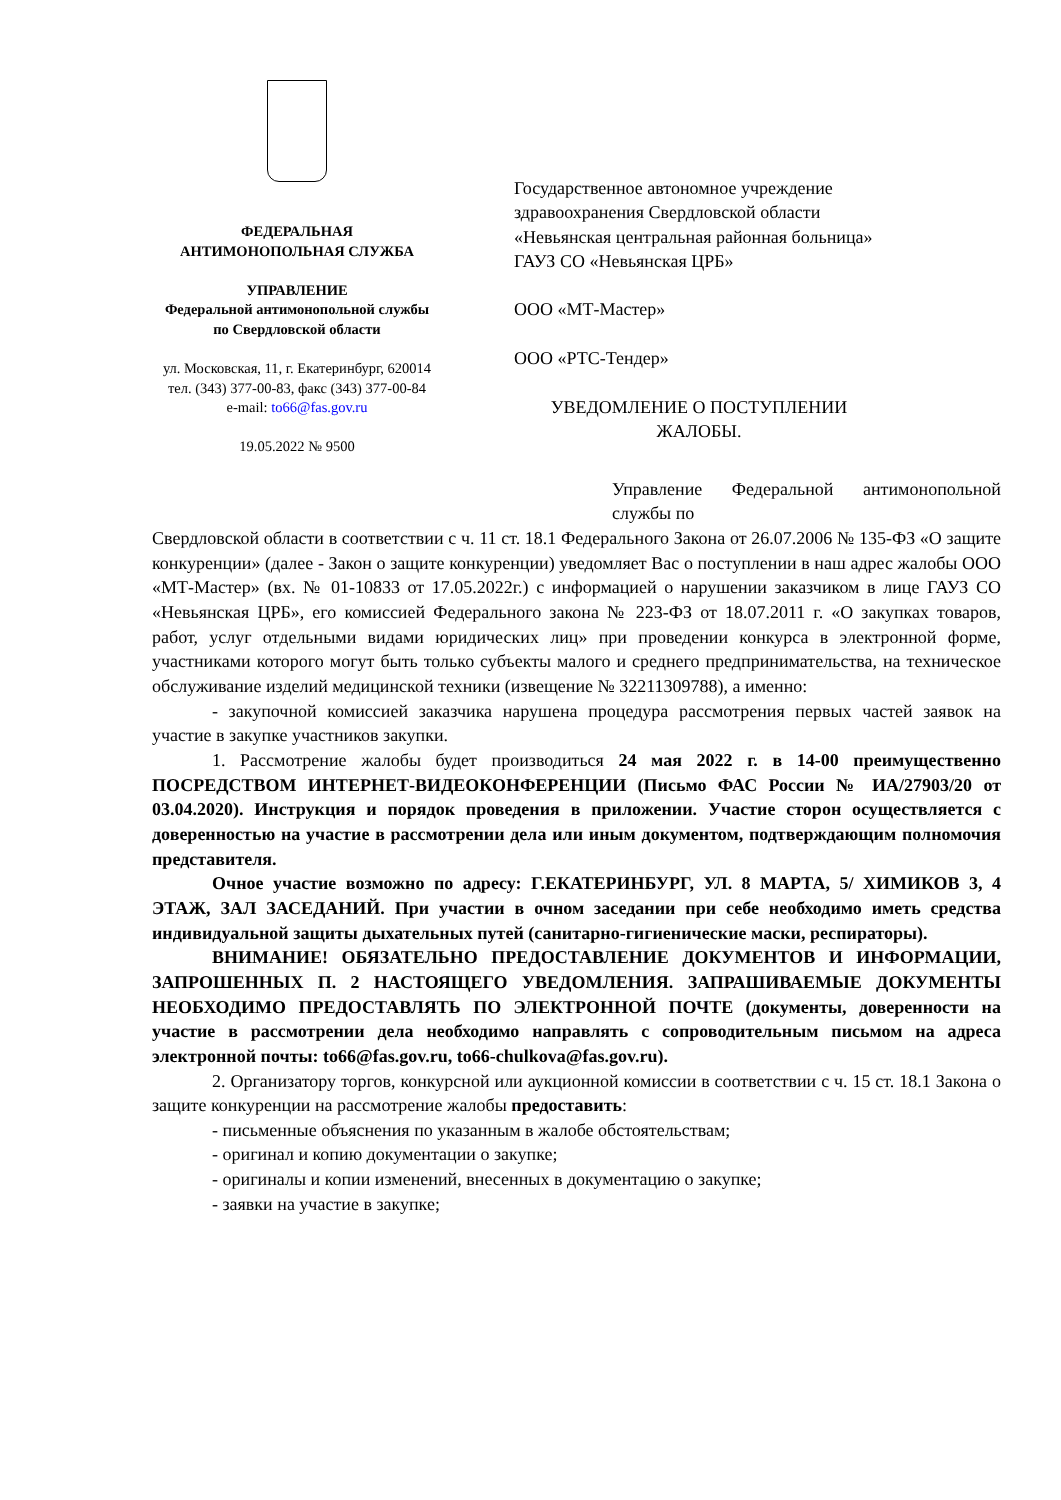ФЕДЕРАЛЬНАЯ
АНТИМОНОПОЛЬНАЯ СЛУЖБА
УПРАВЛЕНИЕ
Федеральной антимонопольной службы
по Свердловской области
ул. Московская, 11, г. Екатеринбург, 620014
тел. (343) 377-00-83, факс (343) 377-00-84
e-mail: to66@fas.gov.ru
19.05.2022 № 9500
Государственное автономное учреждение здравоохранения Свердловской области «Невьянская центральная районная больница» ГАУЗ СО «Невьянская ЦРБ»
ООО «МТ-Мастер»
ООО «РТС-Тендер»
УВЕДОМЛЕНИЕ О ПОСТУПЛЕНИИ ЖАЛОБЫ.
Управление Федеральной антимонопольной службы по
Свердловской области в соответствии с ч. 11 ст. 18.1 Федерального Закона от 26.07.2006 № 135-ФЗ «О защите конкуренции» (далее - Закон о защите конкуренции) уведомляет Вас о поступлении в наш адрес жалобы ООО «МТ-Мастер» (вх. № 01-10833 от 17.05.2022г.) с информацией о нарушении заказчиком в лице ГАУЗ СО «Невьянская ЦРБ», его комиссией Федерального закона № 223-ФЗ от 18.07.2011 г. «О закупках товаров, работ, услуг отдельными видами юридических лиц» при проведении конкурса в электронной форме, участниками которого могут быть только субъекты малого и среднего предпринимательства, на техническое обслуживание изделий медицинской техники (извещение № 32211309788), а именно:
- закупочной комиссией заказчика нарушена процедура рассмотрения первых частей заявок на участие в закупке участников закупки.
1. Рассмотрение жалобы будет производиться 24 мая 2022 г. в 14-00 преимущественно ПОСРЕДСТВОМ ИНТЕРНЕТ-ВИДЕОКОНФЕРЕНЦИИ (Письмо ФАС России № ИА/27903/20 от 03.04.2020). Инструкция и порядок проведения в приложении. Участие сторон осуществляется с доверенностью на участие в рассмотрении дела или иным документом, подтверждающим полномочия представителя.
Очное участие возможно по адресу: Г.ЕКАТЕРИНБУРГ, УЛ. 8 МАРТА, 5/ ХИМИКОВ 3, 4 ЭТАЖ, ЗАЛ ЗАСЕДАНИЙ. При участии в очном заседании при себе необходимо иметь средства индивидуальной защиты дыхательных путей (санитарно-гигиенические маски, респираторы).
ВНИМАНИЕ! ОБЯЗАТЕЛЬНО ПРЕДОСТАВЛЕНИЕ ДОКУМЕНТОВ И ИНФОРМАЦИИ, ЗАПРОШЕННЫХ П. 2 НАСТОЯЩЕГО УВЕДОМЛЕНИЯ. ЗАПРАШИВАЕМЫЕ ДОКУМЕНТЫ НЕОБХОДИМО ПРЕДОСТАВЛЯТЬ ПО ЭЛЕКТРОННОЙ ПОЧТЕ (документы, доверенности на участие в рассмотрении дела необходимо направлять с сопроводительным письмом на адреса электронной почты: to66@fas.gov.ru, to66-chulkova@fas.gov.ru).
2. Организатору торгов, конкурсной или аукционной комиссии в соответствии с ч. 15 ст. 18.1 Закона о защите конкуренции на рассмотрение жалобы предоставить:
- письменные объяснения по указанным в жалобе обстоятельствам;
- оригинал и копию документации о закупке;
- оригиналы и копии изменений, внесенных в документацию о закупке;
- заявки на участие в закупке;